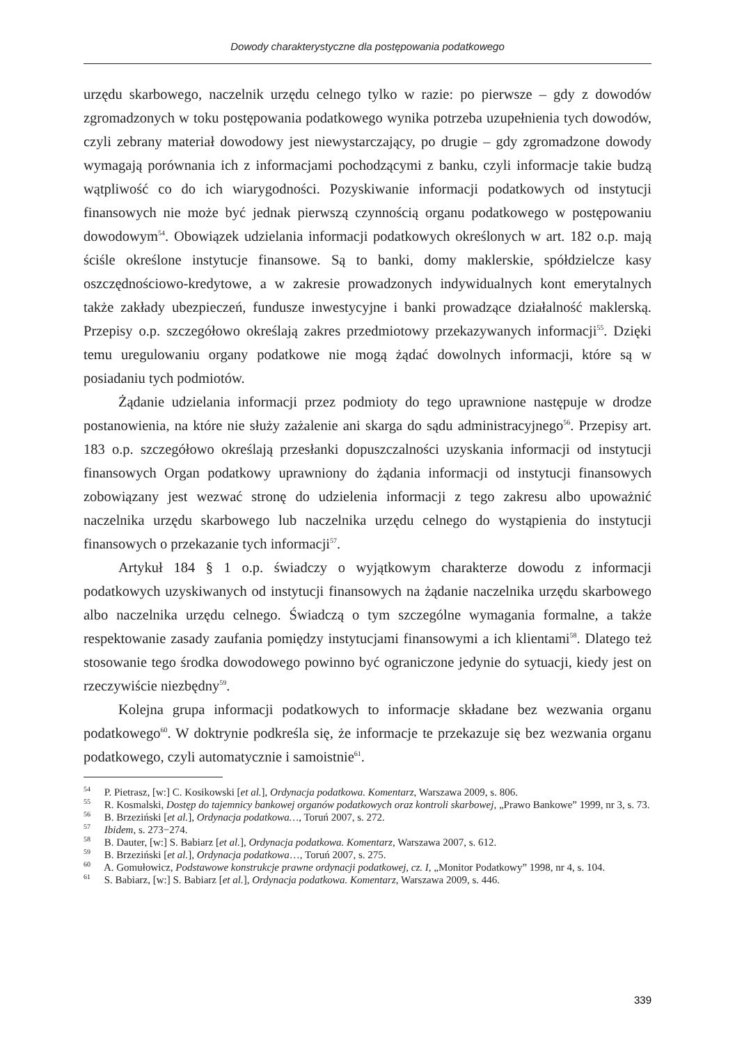Dowody charakterystyczne dla postępowania podatkowego
urzędu skarbowego, naczelnik urzędu celnego tylko w razie: po pierwsze – gdy z dowodów zgromadzonych w toku postępowania podatkowego wynika potrzeba uzupełnienia tych dowodów, czyli zebrany materiał dowodowy jest niewystarczający, po drugie – gdy zgromadzone dowody wymagają porównania ich z informacjami pochodzącymi z banku, czyli informacje takie budzą wątpliwość co do ich wiarygodności. Pozyskiwanie informacji podatkowych od instytucji finansowych nie może być jednak pierwszą czynnością organu podatkowego w postępowaniu dowodowym<sup>54</sup>. Obowiązek udzielania informacji podatkowych określonych w art. 182 o.p. mają ściśle określone instytucje finansowe. Są to banki, domy maklerskie, spółdzielcze kasy oszczędnościowo-kredytowe, a w zakresie prowadzonych indywidualnych kont emerytalnych także zakłady ubezpieczeń, fundusze inwestycyjne i banki prowadzące działalność maklerską. Przepisy o.p. szczegółowo określają zakres przedmiotowy przekazywanych informacji<sup>55</sup>. Dzięki temu uregulowaniu organy podatkowe nie mogą żądać dowolnych informacji, które są w posiadaniu tych podmiotów.
Żądanie udzielania informacji przez podmioty do tego uprawnione następuje w drodze postanowienia, na które nie służy zażalenie ani skarga do sądu administracyjnego<sup>56</sup>. Przepisy art. 183 o.p. szczegółowo określają przesłanki dopuszczalności uzyskania informacji od instytucji finansowych Organ podatkowy uprawniony do żądania informacji od instytucji finansowych zobowiązany jest wezwać stronę do udzielenia informacji z tego zakresu albo upoważnić naczelnika urzędu skarbowego lub naczelnika urzędu celnego do wystąpienia do instytucji finansowych o przekazanie tych informacji<sup>57</sup>.
Artykuł 184 § 1 o.p. świadczy o wyjątkowym charakterze dowodu z informacji podatkowych uzyskiwanych od instytucji finansowych na żądanie naczelnika urzędu skarbowego albo naczelnika urzędu celnego. Świadczą o tym szczególne wymagania formalne, a także respektowanie zasady zaufania pomiędzy instytucjami finansowymi a ich klientami<sup>58</sup>. Dlatego też stosowanie tego środka dowodowego powinno być ograniczone jedynie do sytuacji, kiedy jest on rzeczywiście niezbędny<sup>59</sup>.
Kolejna grupa informacji podatkowych to informacje składane bez wezwania organu podatkowego<sup>60</sup>. W doktrynie podkreśla się, że informacje te przekazuje się bez wezwania organu podatkowego, czyli automatycznie i samoistnie<sup>61</sup>.
<sup>54</sup> P. Pietrasz, [w:] C. Kosikowski [et al.], Ordynacja podatkowa. Komentarz, Warszawa 2009, s. 806.
<sup>55</sup> R. Kosmalski, Dostęp do tajemnicy bankowej organów podatkowych oraz kontroli skarbowej, „Prawo Bankowe” 1999, nr 3, s. 73.
<sup>56</sup> B. Brzeziński [et al.], Ordynacja podatkowa…, Toruń 2007, s. 272.
<sup>57</sup> Ibidem, s. 273−274.
<sup>58</sup> B. Dauter, [w:] S. Babiarz [et al.], Ordynacja podatkowa. Komentarz, Warszawa 2007, s. 612.
<sup>59</sup> B. Brzeziński [et al.], Ordynacja podatkowa…, Toruń 2007, s. 275.
<sup>60</sup> A. Gomułowicz, Podstawowe konstrukcje prawne ordynacji podatkowej, cz. I, „Monitor Podatkowy” 1998, nr 4, s. 104.
<sup>61</sup> S. Babiarz, [w:] S. Babiarz [et al.], Ordynacja podatkowa. Komentarz, Warszawa 2009, s. 446.
339